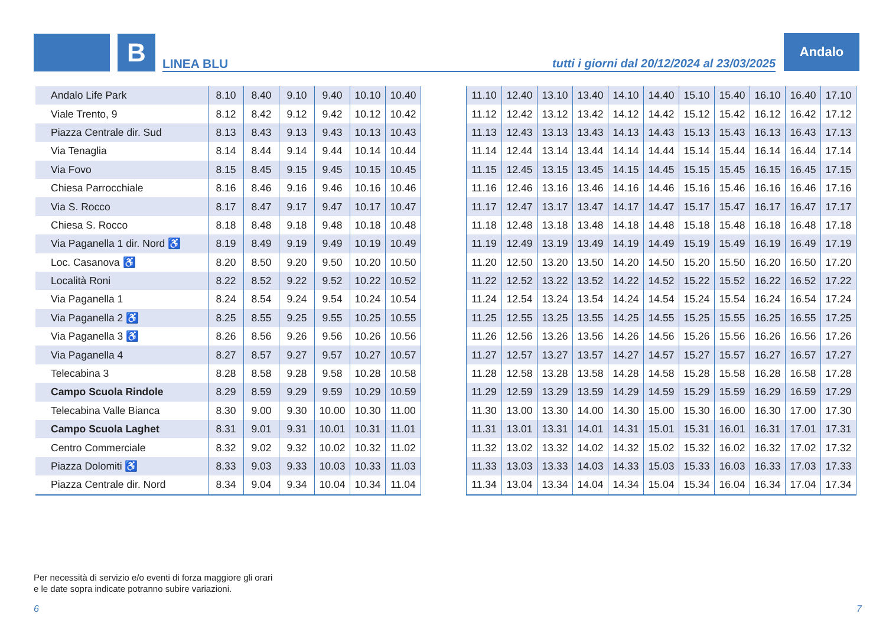B LINEA BLU tutti i giorni dal 20/12/2024 al 23/03/2025
Andalo
| Andalo Life Park | 8.10 | 8.40 | 9.10 | 9.40 | 10.10 | 10.40 |
| Viale Trento, 9 | 8.12 | 8.42 | 9.12 | 9.42 | 10.12 | 10.42 |
| Piazza Centrale dir. Sud | 8.13 | 8.43 | 9.13 | 9.43 | 10.13 | 10.43 |
| Via Tenaglia | 8.14 | 8.44 | 9.14 | 9.44 | 10.14 | 10.44 |
| Via Fovo | 8.15 | 8.45 | 9.15 | 9.45 | 10.15 | 10.45 |
| Chiesa Parrocchiale | 8.16 | 8.46 | 9.16 | 9.46 | 10.16 | 10.46 |
| Via S. Rocco | 8.17 | 8.47 | 9.17 | 9.47 | 10.17 | 10.47 |
| Chiesa S. Rocco | 8.18 | 8.48 | 9.18 | 9.48 | 10.18 | 10.48 |
| Via Paganella 1 dir. Nord ♿ | 8.19 | 8.49 | 9.19 | 9.49 | 10.19 | 10.49 |
| Loc. Casanova ♿ | 8.20 | 8.50 | 9.20 | 9.50 | 10.20 | 10.50 |
| Località Roni | 8.22 | 8.52 | 9.22 | 9.52 | 10.22 | 10.52 |
| Via Paganella 1 | 8.24 | 8.54 | 9.24 | 9.54 | 10.24 | 10.54 |
| Via Paganella 2 ♿ | 8.25 | 8.55 | 9.25 | 9.55 | 10.25 | 10.55 |
| Via Paganella 3 ♿ | 8.26 | 8.56 | 9.26 | 9.56 | 10.26 | 10.56 |
| Via Paganella 4 | 8.27 | 8.57 | 9.27 | 9.57 | 10.27 | 10.57 |
| Telecabina 3 | 8.28 | 8.58 | 9.28 | 9.58 | 10.28 | 10.58 |
| Campo Scuola Rindole | 8.29 | 8.59 | 9.29 | 9.59 | 10.29 | 10.59 |
| Telecabina Valle Bianca | 8.30 | 9.00 | 9.30 | 10.00 | 10.30 | 11.00 |
| Campo Scuola Laghet | 8.31 | 9.01 | 9.31 | 10.01 | 10.31 | 11.01 |
| Centro Commerciale | 8.32 | 9.02 | 9.32 | 10.02 | 10.32 | 11.02 |
| Piazza Dolomiti ♿ | 8.33 | 9.03 | 9.33 | 10.03 | 10.33 | 11.03 |
| Piazza Centrale dir. Nord | 8.34 | 9.04 | 9.34 | 10.04 | 10.34 | 11.04 |
| 11.10 | 12.40 | 13.10 | 13.40 | 14.10 | 14.40 | 15.10 | 15.40 | 16.10 | 16.40 | 17.10 |
| 11.12 | 12.42 | 13.12 | 13.42 | 14.12 | 14.42 | 15.12 | 15.42 | 16.12 | 16.42 | 17.12 |
| 11.13 | 12.43 | 13.13 | 13.43 | 14.13 | 14.43 | 15.13 | 15.43 | 16.13 | 16.43 | 17.13 |
| 11.14 | 12.44 | 13.14 | 13.44 | 14.14 | 14.44 | 15.14 | 15.44 | 16.14 | 16.44 | 17.14 |
| 11.15 | 12.45 | 13.15 | 13.45 | 14.15 | 14.45 | 15.15 | 15.45 | 16.15 | 16.45 | 17.15 |
| 11.16 | 12.46 | 13.16 | 13.46 | 14.16 | 14.46 | 15.16 | 15.46 | 16.16 | 16.46 | 17.16 |
| 11.17 | 12.47 | 13.17 | 13.47 | 14.17 | 14.47 | 15.17 | 15.47 | 16.17 | 16.47 | 17.17 |
| 11.18 | 12.48 | 13.18 | 13.48 | 14.18 | 14.48 | 15.18 | 15.48 | 16.18 | 16.48 | 17.18 |
| 11.19 | 12.49 | 13.19 | 13.49 | 14.19 | 14.49 | 15.19 | 15.49 | 16.19 | 16.49 | 17.19 |
| 11.20 | 12.50 | 13.20 | 13.50 | 14.20 | 14.50 | 15.20 | 15.50 | 16.20 | 16.50 | 17.20 |
| 11.22 | 12.52 | 13.22 | 13.52 | 14.22 | 14.52 | 15.22 | 15.52 | 16.22 | 16.52 | 17.22 |
| 11.24 | 12.54 | 13.24 | 13.54 | 14.24 | 14.54 | 15.24 | 15.54 | 16.24 | 16.54 | 17.24 |
| 11.25 | 12.55 | 13.25 | 13.55 | 14.25 | 14.55 | 15.25 | 15.55 | 16.25 | 16.55 | 17.25 |
| 11.26 | 12.56 | 13.26 | 13.56 | 14.26 | 14.56 | 15.26 | 15.56 | 16.26 | 16.56 | 17.26 |
| 11.27 | 12.57 | 13.27 | 13.57 | 14.27 | 14.57 | 15.27 | 15.57 | 16.27 | 16.57 | 17.27 |
| 11.28 | 12.58 | 13.28 | 13.58 | 14.28 | 14.58 | 15.28 | 15.58 | 16.28 | 16.58 | 17.28 |
| 11.29 | 12.59 | 13.29 | 13.59 | 14.29 | 14.59 | 15.29 | 15.59 | 16.29 | 16.59 | 17.29 |
| 11.30 | 13.00 | 13.30 | 14.00 | 14.30 | 15.00 | 15.30 | 16.00 | 16.30 | 17.00 | 17.30 |
| 11.31 | 13.01 | 13.31 | 14.01 | 14.31 | 15.01 | 15.31 | 16.01 | 16.31 | 17.01 | 17.31 |
| 11.32 | 13.02 | 13.32 | 14.02 | 14.32 | 15.02 | 15.32 | 16.02 | 16.32 | 17.02 | 17.32 |
| 11.33 | 13.03 | 13.33 | 14.03 | 14.33 | 15.03 | 15.33 | 16.03 | 16.33 | 17.03 | 17.33 |
| 11.34 | 13.04 | 13.34 | 14.04 | 14.34 | 15.04 | 15.34 | 16.04 | 16.34 | 17.04 | 17.34 |
Per necessità di servizio e/o eventi di forza maggiore gli orari
e le date sopra indicate potranno subire variazioni.
6 7